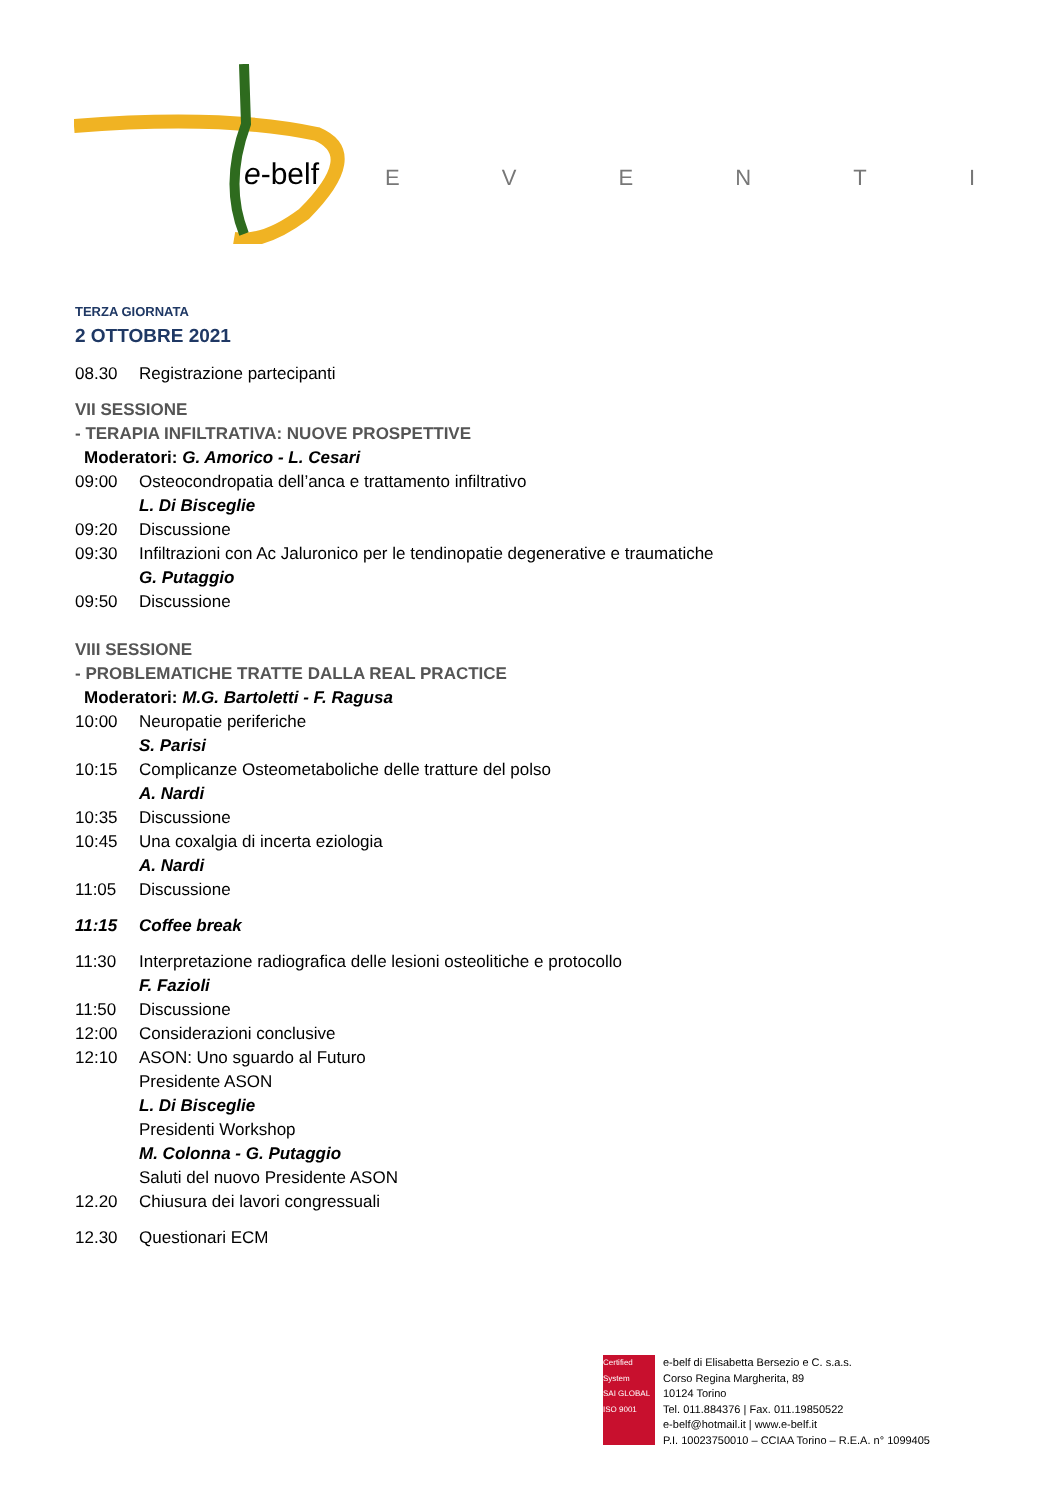e-belf
EVENTI
TERZA GIORNATA
2 OTTOBRE 2021
08.30 Registrazione partecipanti
VII SESSIONE
- TERAPIA INFILTRATIVA: NUOVE PROSPETTIVE
Moderatori: G. Amorico - L. Cesari
09:00 Osteocondropatia dell’anca e trattamento infiltrativo
L. Di Bisceglie
09:20 Discussione
09:30 Infiltrazioni con Ac Jaluronico per le tendinopatie degenerative e traumatiche
G. Putaggio
09:50 Discussione
VIII SESSIONE
- PROBLEMATICHE TRATTE DALLA REAL PRACTICE
Moderatori: M.G. Bartoletti - F. Ragusa
10:00 Neuropatie periferiche
S. Parisi
10:15 Complicanze Osteometaboliche delle tratture del polso
A. Nardi
10:35 Discussione
10:45 Una coxalgia di incerta eziologia
A. Nardi
11:05 Discussione
11:15 Coffee break
11:30 Interpretazione radiografica delle lesioni osteolitiche e protocollo
F. Fazioli
11:50 Discussione
12:00 Considerazioni conclusive
12:10 ASON: Uno sguardo al Futuro
Presidente ASON
L. Di Bisceglie
Presidenti Workshop
M. Colonna - G. Putaggio
Saluti del nuovo Presidente ASON
12.20 Chiusura dei lavori congressuali
12.30 Questionari ECM
Certified System
SAI GLOBAL
ISO 9001
e-belf di Elisabetta Bersezio e C. s.a.s.
Corso Regina Margherita, 89
10124 Torino
Tel. 011.884376 | Fax. 011.19850522
e-belf@hotmail.it | www.e-belf.it
P.I. 10023750010 – CCIAA Torino – R.E.A. n° 1099405